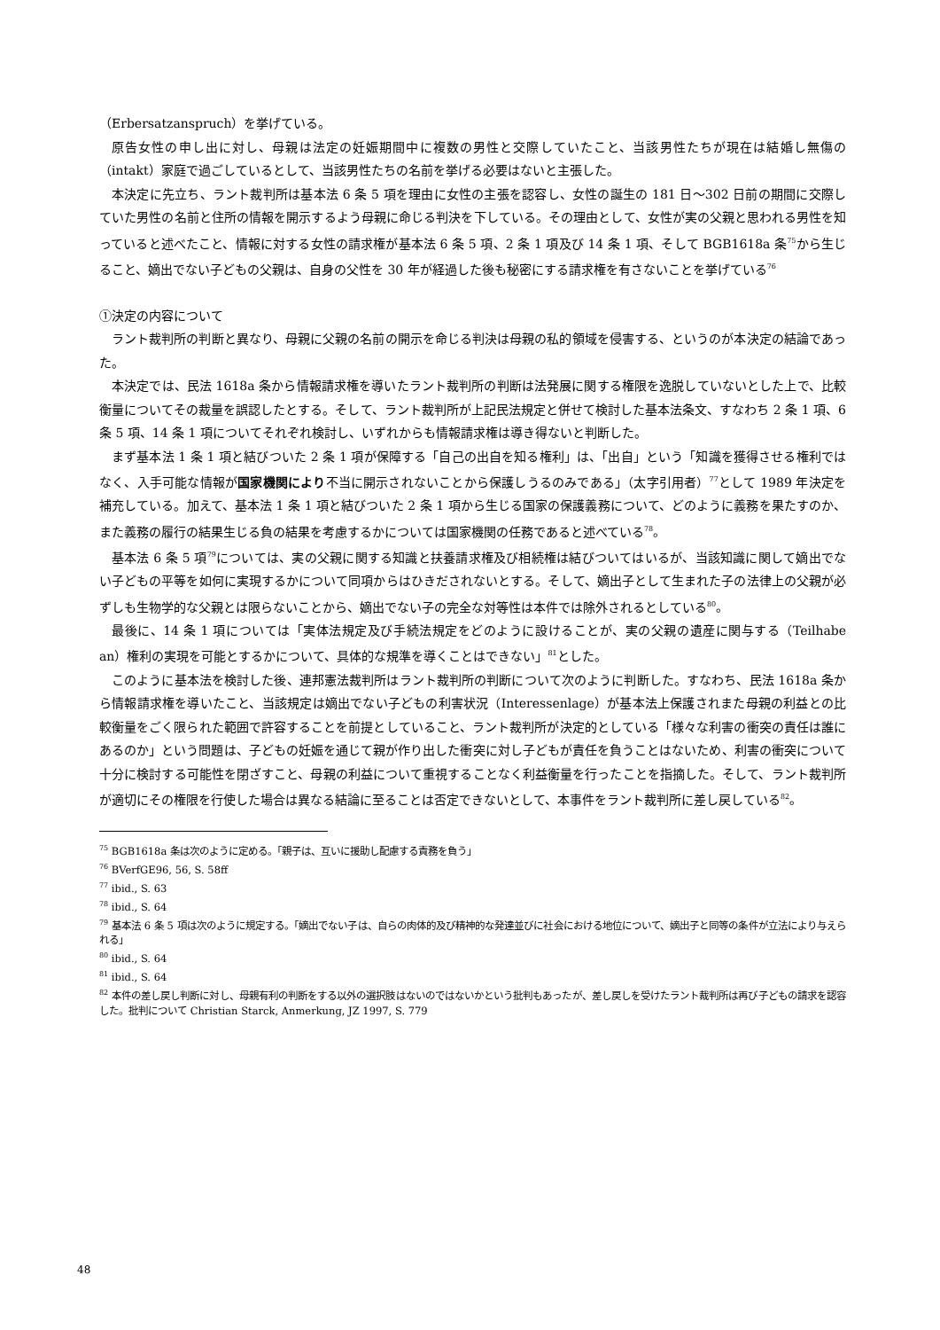（Erbersatzanspruch）を挙げている。
原告女性の申し出に対し、母親は法定の妊娠期間中に複数の男性と交際していたこと、当該男性たちが現在は結婚し無傷の（intakt）家庭で過ごしているとして、当該男性たちの名前を挙げる必要はないと主張した。
本決定に先立ち、ラント裁判所は基本法 6 条 5 項を理由に女性の主張を認容し、女性の誕生の 181 日～302 日前の期間に交際していた男性の名前と住所の情報を開示するよう母親に命じる判決を下している。その理由として、女性が実の父親と思われる男性を知っていると述べたこと、情報に対する女性の請求権が基本法 6 条 5 項、2 条 1 項及び 14 条 1 項、そして BGB1618a 条<sup>75</sup>から生じること、嫡出でない子どもの父親は、自身の父性を 30 年が経過した後も秘密にする請求権を有さないことを挙げている<sup>76</sup>
①決定の内容について
ラント裁判所の判断と異なり、母親に父親の名前の開示を命じる判決は母親の私的領域を侵害する、というのが本決定の結論であった。
本決定では、民法 1618a 条から情報請求権を導いたラント裁判所の判断は法発展に関する権限を逸脱していないとした上で、比較衡量についてその裁量を誤認したとする。そして、ラント裁判所が上記民法規定と併せて検討した基本法条文、すなわち 2 条 1 項、6 条 5 項、14 条 1 項についてそれぞれ検討し、いずれからも情報請求権は導き得ないと判断した。
まず基本法 1 条 1 項と結びついた 2 条 1 項が保障する「自己の出自を知る権利」は、「出自」という「知識を獲得させる権利ではなく、入手可能な情報が国家機関により不当に開示されないことから保護しうるのみである」（太字引用者）<sup>77</sup>として 1989 年決定を補充している。加えて、基本法 1 条 1 項と結びついた 2 条 1 項から生じる国家の保護義務について、どのように義務を果たすのか、また義務の履行の結果生じる負の結果を考慮するかについては国家機関の任務であると述べている<sup>78</sup>。
基本法 6 条 5 項<sup>79</sup>については、実の父親に関する知識と扶養請求権及び相続権は結びついてはいるが、当該知識に関して嫡出でない子どもの平等を如何に実現するかについて同項からはひきだされないとする。そして、嫡出子として生まれた子の法律上の父親が必ずしも生物学的な父親とは限らないことから、嫡出でない子の完全な対等性は本件では除外されるとしている<sup>80</sup>。
最後に、14 条 1 項については「実体法規定及び手続法規定をどのように設けることが、実の父親の遺産に関与する（Teilhabe an）権利の実現を可能とするかについて、具体的な規準を導くことはできない」<sup>81</sup>とした。
このように基本法を検討した後、連邦憲法裁判所はラント裁判所の判断について次のように判断した。すなわち、民法 1618a 条から情報請求権を導いたこと、当該規定は嫡出でない子どもの利害状況（Interessenlage）が基本法上保護されまた母親の利益との比較衡量をごく限られた範囲で許容することを前提としていること、ラント裁判所が決定的としている「様々な利害の衝突の責任は誰にあるのか」という問題は、子どもの妊娠を通じて親が作り出した衝突に対し子どもが責任を負うことはないため、利害の衝突について十分に検討する可能性を閉ざすこと、母親の利益について重視することなく利益衡量を行ったことを指摘した。そして、ラント裁判所が適切にその権限を行使した場合は異なる結論に至ることは否定できないとして、本事件をラント裁判所に差し戻している<sup>82</sup>。
<sup>75</sup> BGB1618a 条は次のように定める。「親子は、互いに援助し配慮する責務を負う」
<sup>76</sup> BVerfGE96, 56, S. 58ff
<sup>77</sup> ibid., S. 63
<sup>78</sup> ibid., S. 64
<sup>79</sup> 基本法 6 条 5 項は次のように規定する。「嫡出でない子は、自らの肉体的及び精神的な発達並びに社会における地位について、嫡出子と同等の条件が立法により与えられる」
<sup>80</sup> ibid., S. 64
<sup>81</sup> ibid., S. 64
<sup>82</sup> 本件の差し戻し判断に対し、母親有利の判断をする以外の選択肢はないのではないかという批判もあったが、差し戻しを受けたラント裁判所は再び子どもの請求を認容した。批判について Christian Starck, Anmerkung, JZ 1997, S. 779
48